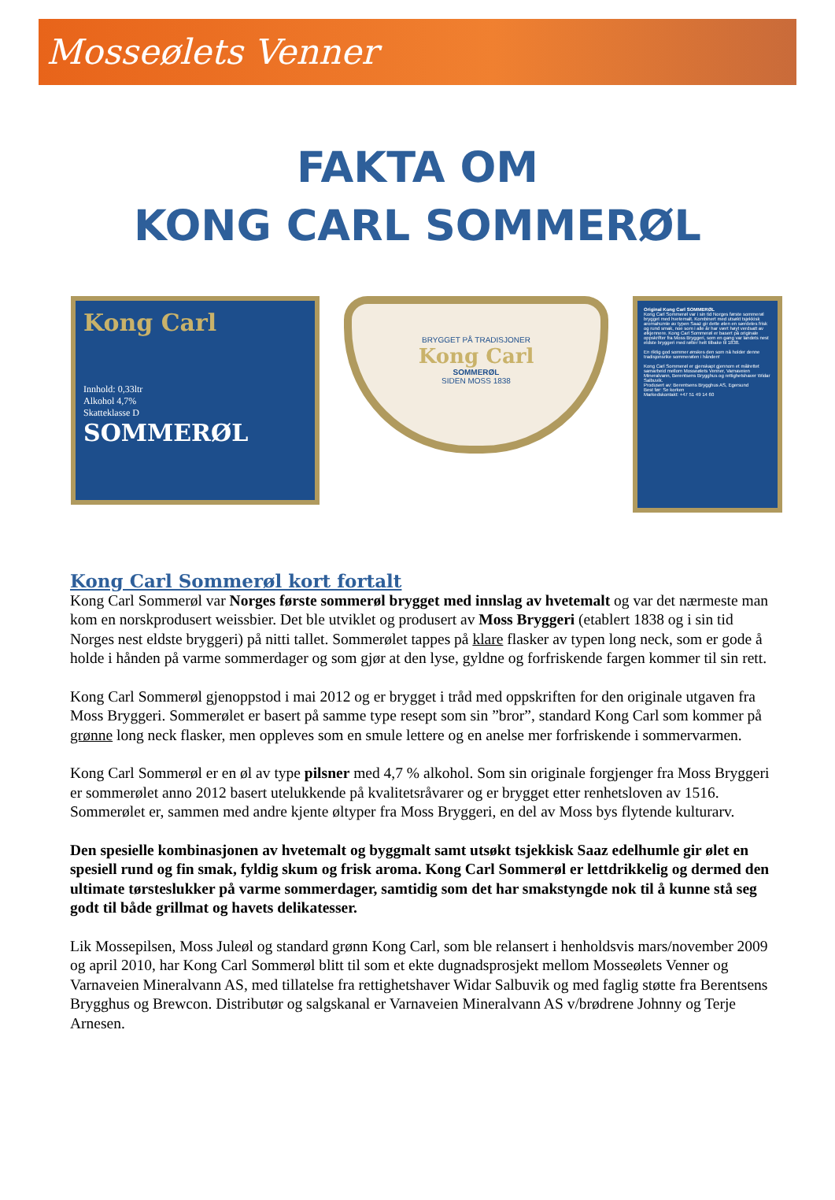Mosseølets Venner
FAKTA OM
KONG CARL SOMMERØL
Kong Carl
Innhold: 0,33ltr
Alkohol 4,7%
Skatteklasse D
SOMMERØL
BRYGGET PÅ TRADISJONER
Kong Carl
SOMMERØL
SIDEN MOSS 1838
Original Kong Carl SOMMERØL
Kong Carl Sommerøl var i sin tid Norges første sommerøl brygget med hvetemalt. Kombinert med utsøkt tsjekkisk aromahumle av typen Saaz gir dette ølen en særdeles frisk og rund smak, noe som i alle år har vært høyt verdsatt av ølkjennere. Kong Carl Sommerøl er basert på originale oppskrifter fra Moss Bryggeri, som en gang var landets nest eldste bryggeri med røtter helt tilbake til 1838.
En riktig god sommer ønskes den som nå holder denne tradisjonsrike sommerølen i hånden!
Kong Carl Sommerøl er gjenskapt gjennom et målrettet samarbeid mellom Mosseølets Venner, Varnaveien Mineralvann, Berentsens Brygghus og rettighetshaver Widar Salbuvik.
Produsert av: Berentsens Brygghus AS, Egersund
Best før: Se korken
Markedskontakt: +47 51 49 14 60
Kong Carl Sommerøl kort fortalt
Kong Carl Sommerøl var Norges første sommerøl brygget med innslag av hvetemalt og var det nærmeste man kom en norskprodusert weissbier. Det ble utviklet og produsert av Moss Bryggeri (etablert 1838 og i sin tid Norges nest eldste bryggeri) på nitti tallet. Sommerølet tappes på klare flasker av typen long neck, som er gode å holde i hånden på varme sommerdager og som gjør at den lyse, gyldne og forfriskende fargen kommer til sin rett.
Kong Carl Sommerøl gjenoppstod i mai 2012 og er brygget i tråd med oppskriften for den originale utgaven fra Moss Bryggeri. Sommerølet er basert på samme type resept som sin ”bror”, standard Kong Carl som kommer på grønne long neck flasker, men oppleves som en smule lettere og en anelse mer forfriskende i sommervarmen.
Kong Carl Sommerøl er en øl av type pilsner med 4,7 % alkohol. Som sin originale forgjenger fra Moss Bryggeri er sommerølet anno 2012 basert utelukkende på kvalitetsråvarer og er brygget etter renhetsloven av 1516. Sommerølet er, sammen med andre kjente øltyper fra Moss Bryggeri, en del av Moss bys flytende kulturarv.
Den spesielle kombinasjonen av hvetemalt og byggmalt samt utsøkt tsjekkisk Saaz edelhumle gir ølet en spesiell rund og fin smak, fyldig skum og frisk aroma. Kong Carl Sommerøl er lettdrikkelig og dermed den ultimate tørsteslukker på varme sommerdager, samtidig som det har smakstyngde nok til å kunne stå seg godt til både grillmat og havets delikatesser.
Lik Mossepilsen, Moss Juleøl og standard grønn Kong Carl, som ble relansert i henholdsvis mars/november 2009 og april 2010, har Kong Carl Sommerøl blitt til som et ekte dugnadsprosjekt mellom Mosseølets Venner og Varnaveien Mineralvann AS, med tillatelse fra rettighetshaver Widar Salbuvik og med faglig støtte fra Berentsens Brygghus og Brewcon. Distributør og salgskanal er Varnaveien Mineralvann AS v/brødrene Johnny og Terje Arnesen.